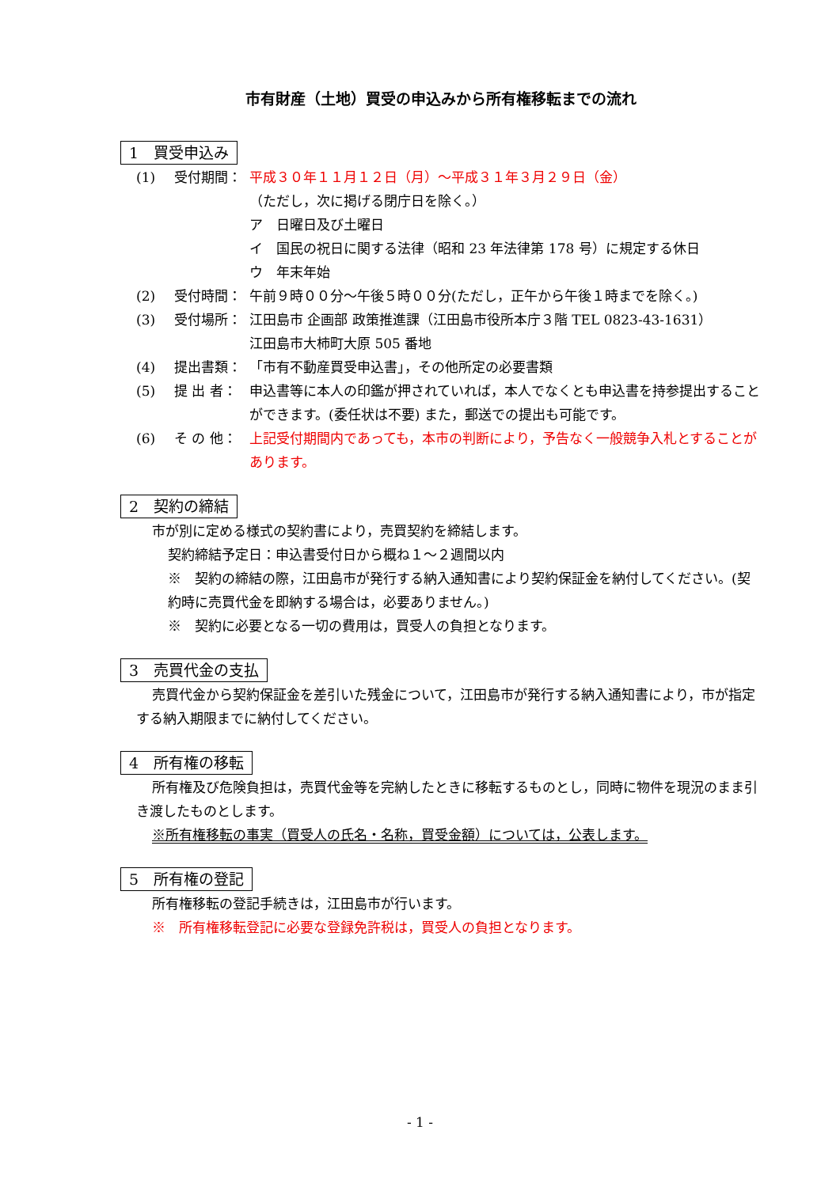市有財産（土地）買受の申込みから所有権移転までの流れ
1　買受申込み
(1) 受付期間： 平成３０年１１月１２日（月）～平成３１年３月２９日（金）
（ただし，次に掲げる閉庁日を除く。）
ア　日曜日及び土曜日
イ　国民の祝日に関する法律（昭和 23 年法律第 178 号）に規定する休日
ウ　年末年始
(2) 受付時間： 午前９時００分～午後５時００分(ただし，正午から午後１時までを除く。)
(3) 受付場所： 江田島市 企画部 政策推進課（江田島市役所本庁３階 TEL 0823-43-1631）
江田島市大柿町大原 505 番地
(4) 提出書類： 「市有不動産買受申込書」，その他所定の必要書類
(5) 提 出 者： 申込書等に本人の印鑑が押されていれば，本人でなくとも申込書を持参提出することができます。(委任状は不要) また，郵送での提出も可能です。
(6) そ の 他： 上記受付期間内であっても，本市の判断により，予告なく一般競争入札とすることがあります。
2　契約の締結
市が別に定める様式の契約書により，売買契約を締結します。
契約締結予定日：申込書受付日から概ね１～２週間以内
※　契約の締結の際，江田島市が発行する納入通知書により契約保証金を納付してください。(契約時に売買代金を即納する場合は，必要ありません。)
※　契約に必要となる一切の費用は，買受人の負担となります。
3　売買代金の支払
売買代金から契約保証金を差引いた残金について，江田島市が発行する納入通知書により，市が指定する納入期限までに納付してください。
4　所有権の移転
所有権及び危険負担は，売買代金等を完納したときに移転するものとし，同時に物件を現況のまま引き渡したものとします。
※所有権移転の事実（買受人の氏名・名称，買受金額）については，公表します。
5　所有権の登記
所有権移転の登記手続きは，江田島市が行います。
※　所有権移転登記に必要な登録免許税は，買受人の負担となります。
- 1 -